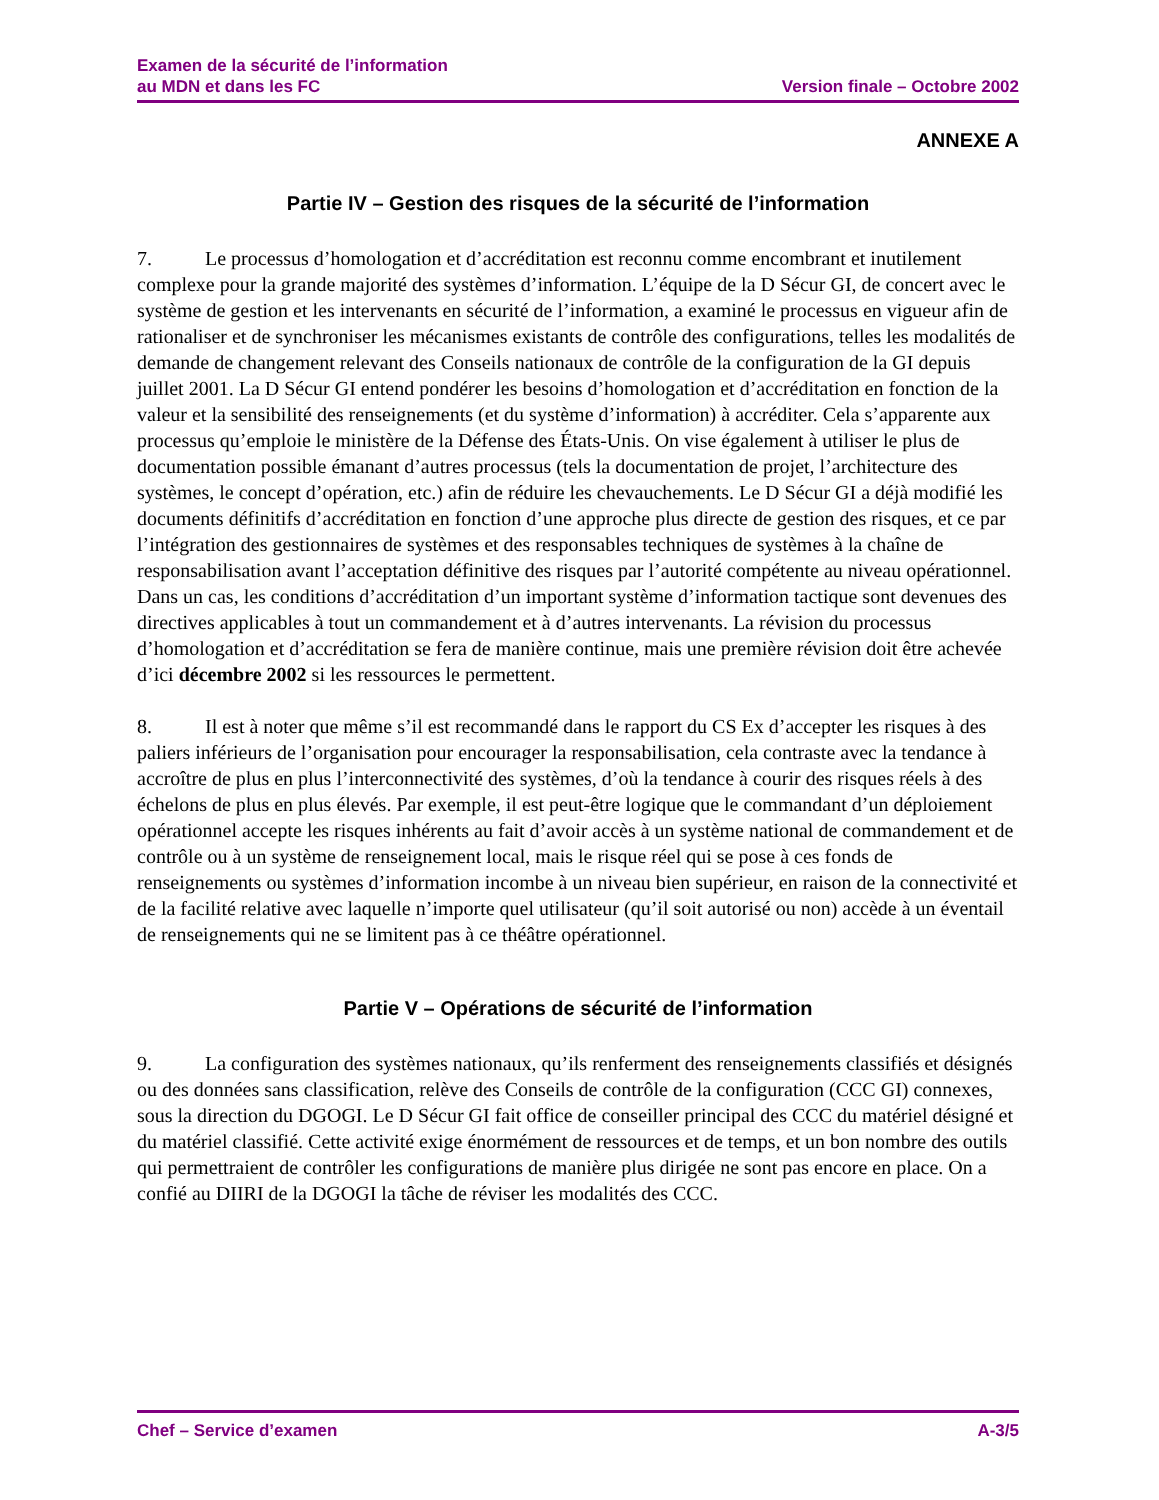Examen de la sécurité de l’information
au MDN et dans les FC
Version finale – Octobre 2002
ANNEXE A
Partie IV – Gestion des risques de la sécurité de l’information
7. Le processus d’homologation et d’accréditation est reconnu comme encombrant et inutilement complexe pour la grande majorité des systèmes d’information. L’équipe de la D Sécur GI, de concert avec le système de gestion et les intervenants en sécurité de l’information, a examiné le processus en vigueur afin de rationaliser et de synchroniser les mécanismes existants de contrôle des configurations, telles les modalités de demande de changement relevant des Conseils nationaux de contrôle de la configuration de la GI depuis juillet 2001. La D Sécur GI entend pondérer les besoins d’homologation et d’accréditation en fonction de la valeur et la sensibilité des renseignements (et du système d’information) à accréditer. Cela s’apparente aux processus qu’emploie le ministère de la Défense des États-Unis. On vise également à utiliser le plus de documentation possible émanant d’autres processus (tels la documentation de projet, l’architecture des systèmes, le concept d’opération, etc.) afin de réduire les chevauchements. Le D Sécur GI a déjà modifié les documents définitifs d’accréditation en fonction d’une approche plus directe de gestion des risques, et ce par l’intégration des gestionnaires de systèmes et des responsables techniques de systèmes à la chaîne de responsabilisation avant l’acceptation définitive des risques par l’autorité compétente au niveau opérationnel. Dans un cas, les conditions d’accréditation d’un important système d’information tactique sont devenues des directives applicables à tout un commandement et à d’autres intervenants. La révision du processus d’homologation et d’accréditation se fera de manière continue, mais une première révision doit être achevée d’ici décembre 2002 si les ressources le permettent.
8. Il est à noter que même s’il est recommandé dans le rapport du CS Ex d’accepter les risques à des paliers inférieurs de l’organisation pour encourager la responsabilisation, cela contraste avec la tendance à accroître de plus en plus l’interconnectivité des systèmes, d’où la tendance à courir des risques réels à des échelons de plus en plus élevés. Par exemple, il est peut-être logique que le commandant d’un déploiement opérationnel accepte les risques inhérents au fait d’avoir accès à un système national de commandement et de contrôle ou à un système de renseignement local, mais le risque réel qui se pose à ces fonds de renseignements ou systèmes d’information incombe à un niveau bien supérieur, en raison de la connectivité et de la facilité relative avec laquelle n’importe quel utilisateur (qu’il soit autorisé ou non) accède à un éventail de renseignements qui ne se limitent pas à ce théâtre opérationnel.
Partie V – Opérations de sécurité de l’information
9. La configuration des systèmes nationaux, qu’ils renferment des renseignements classifiés et désignés ou des données sans classification, relève des Conseils de contrôle de la configuration (CCC GI) connexes, sous la direction du DGOGI. Le D Sécur GI fait office de conseiller principal des CCC du matériel désigné et du matériel classifié. Cette activité exige énormément de ressources et de temps, et un bon nombre des outils qui permettraient de contrôler les configurations de manière plus dirigée ne sont pas encore en place. On a confié au DIIRI de la DGOGI la tâche de réviser les modalités des CCC.
Chef – Service d’examen A-3/5